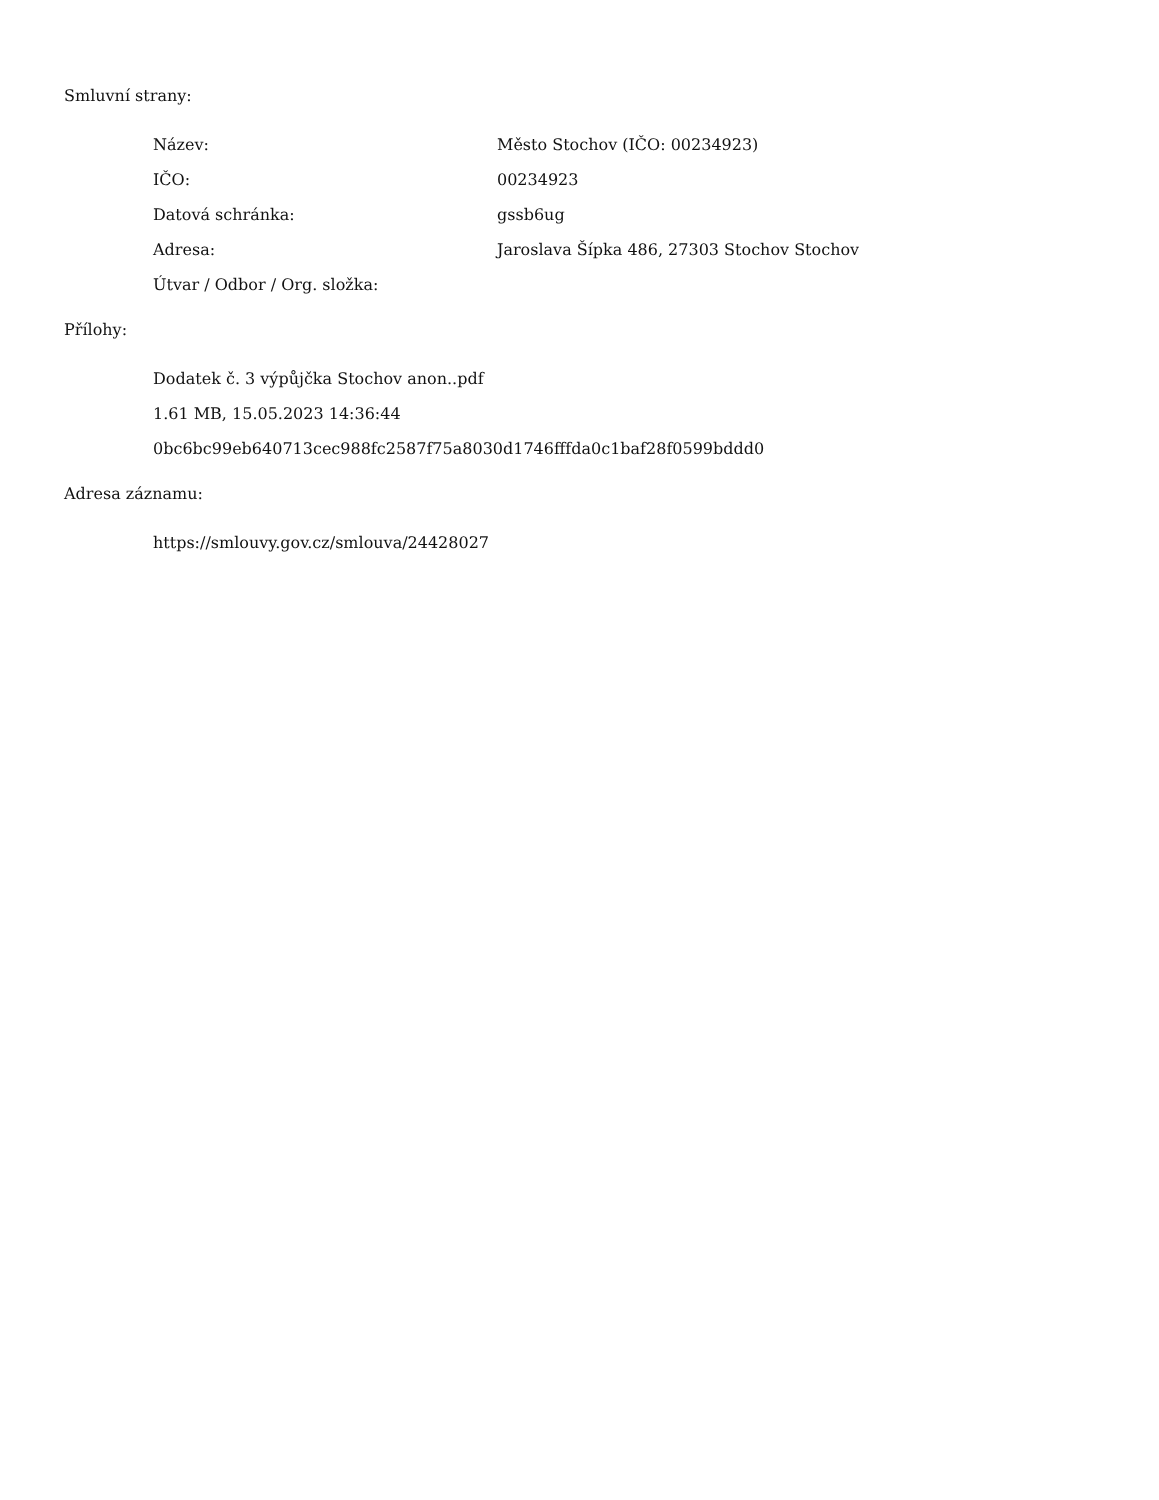Smluvní strany:
| Název: | Město Stochov (IČO: 00234923) |
| IČO: | 00234923 |
| Datová schránka: | gssb6ug |
| Adresa: | Jaroslava Šípka 486, 27303 Stochov Stochov |
| Útvar / Odbor / Org. složka: | |
Přílohy:
Dodatek č. 3 výpůjčka Stochov anon..pdf
1.61 MB, 15.05.2023 14:36:44
0bc6bc99eb640713cec988fc2587f75a8030d1746fffda0c1baf28f0599bddd0
Adresa záznamu:
https://smlouvy.gov.cz/smlouva/24428027